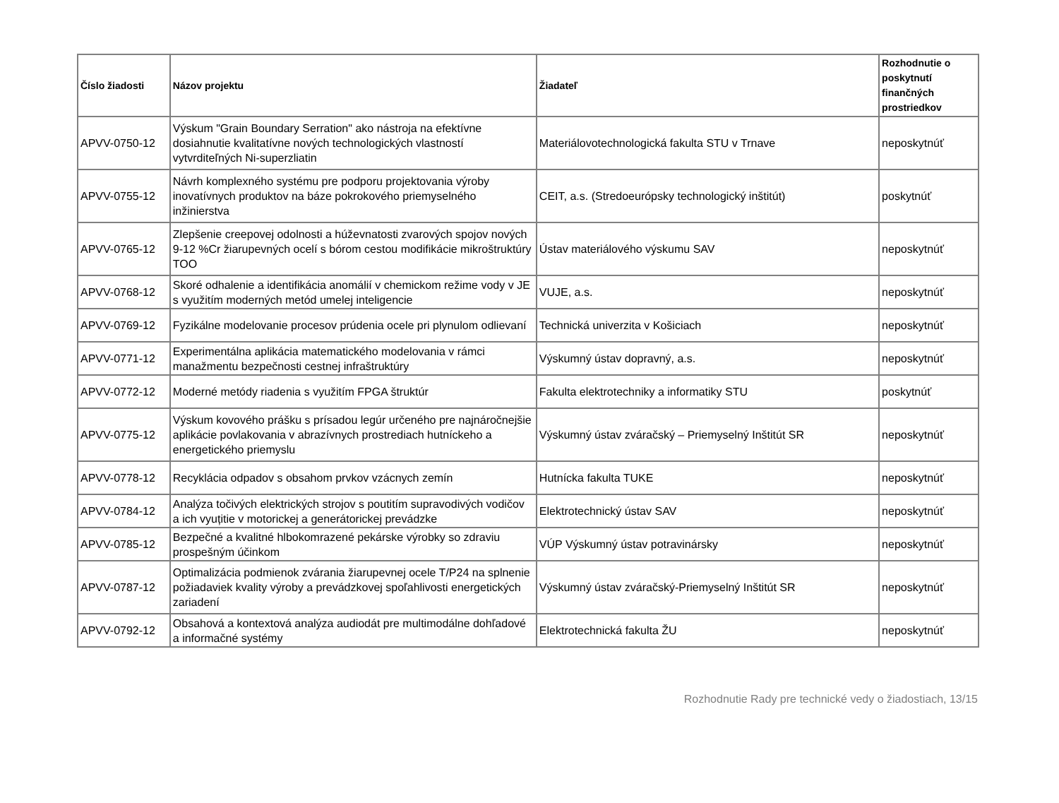| Číslo žiadosti | Názov projektu | Žiadateľ | Rozhodnutie o poskytnutí finančných prostriedkov |
| --- | --- | --- | --- |
| APVV-0750-12 | Výskum "Grain Boundary Serration" ako nástroja na efektívne dosiahnutie kvalitatívne nových technologických vlastností vytvrditeľných Ni-superzliatin | Materiálovotechnologická fakulta STU v Trnave | neposkytnúť |
| APVV-0755-12 | Návrh komplexného systému pre podporu projektovania výroby inovatívnych produktov na báze pokrokového priemyselného inžinierstva | CEIT, a.s. (Stredoeurópsky technologický inštitút) | poskytnúť |
| APVV-0765-12 | Zlepšenie creepovej odolnosti a húževnatosti zvarových spojov nových 9-12 %Cr žiarupevných ocelí s bórom cestou modifikácie mikroštruktúry TOO | Ústav materiálového výskumu SAV | neposkytnúť |
| APVV-0768-12 | Skoré odhalenie a identifikácia anomálií v chemickom režime vody v JE s využitím moderných metód umelej inteligencie | VUJE, a.s. | neposkytnúť |
| APVV-0769-12 | Fyzikálne modelovanie procesov prúdenia ocele pri plynulom odlievaní | Technická univerzita v Košiciach | neposkytnúť |
| APVV-0771-12 | Experimentálna aplikácia matematického modelovania v rámci manažmentu bezpečnosti cestnej infraštruktúry | Výskumný ústav dopravný, a.s. | neposkytnúť |
| APVV-0772-12 | Moderné metódy riadenia s využitím FPGA štruktúr | Fakulta elektrotechniky a informatiky STU | poskytnúť |
| APVV-0775-12 | Výskum kovového prášku s prísadou legúr určeného pre najnáročnejšie aplikácie povlakovania v abrazívnych prostrediach hutníckeho a energetického priemyslu | Výskumný ústav zváračský – Priemyselný Inštitút SR | neposkytnúť |
| APVV-0778-12 | Recyklácia odpadov s obsahom prvkov vzácnych zemín | Hutnícka fakulta TUKE | neposkytnúť |
| APVV-0784-12 | Analýza točivých elektrických strojov s poutitím supravodivých vodičov a ich vyuțitie v motorickej a generátorickej prevádzke | Elektrotechnický ústav SAV | neposkytnúť |
| APVV-0785-12 | Bezpečné a kvalitné hlbokomrazené pekárske výrobky so zdraviu prospešným účinkom | VÚP Výskumný ústav potravinársky | neposkytnúť |
| APVV-0787-12 | Optimalizácia podmienok zvárania žiarupevnej ocele T/P24 na splnenie požiadaviek kvality výroby a prevádzkovej spoľahlivosti energetických zariadení | Výskumný ústav zváračský-Priemyselný Inštitút SR | neposkytnúť |
| APVV-0792-12 | Obsahová a kontextová analýza audiodát pre multimodálne dohľadové a informačné systémy | Elektrotechnická fakulta ŽU | neposkytnúť |
Rozhodnutie Rady pre technické vedy o žiadostiach, 13/15